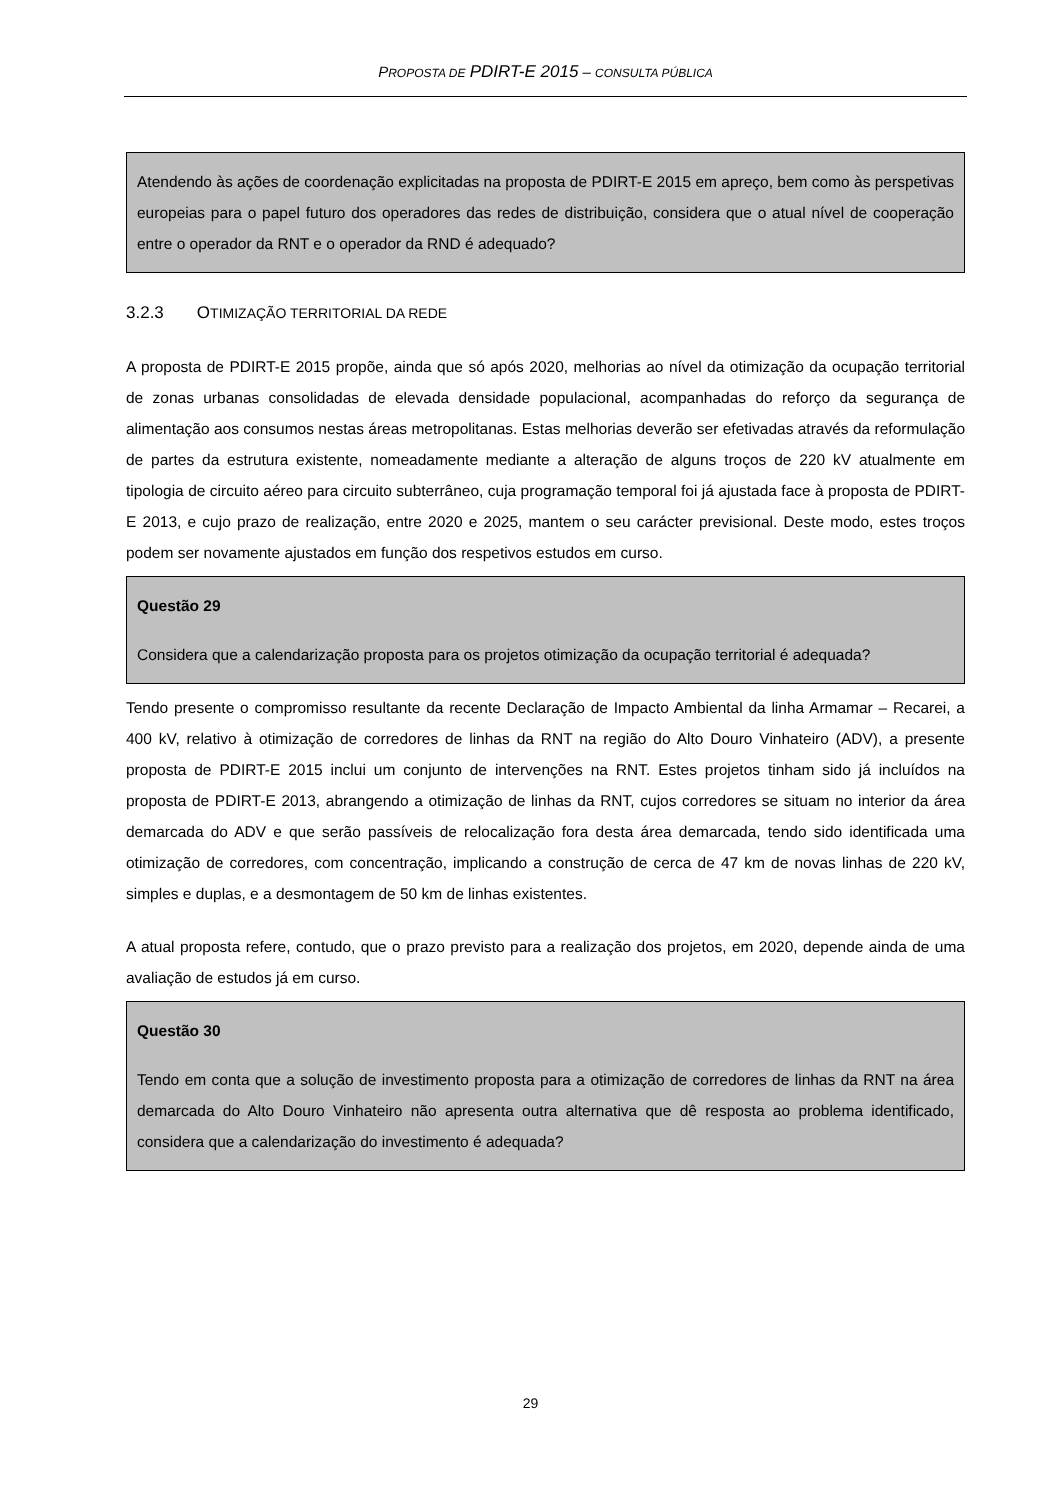PROPOSTA DE PDIRT-E 2015 – CONSULTA PÚBLICA
Atendendo às ações de coordenação explicitadas na proposta de PDIRT-E 2015 em apreço, bem como às perspetivas europeias para o papel futuro dos operadores das redes de distribuição, considera que o atual nível de cooperação entre o operador da RNT e o operador da RND é adequado?
3.2.3 OTIMIZAÇÃO TERRITORIAL DA REDE
A proposta de PDIRT-E 2015 propõe, ainda que só após 2020, melhorias ao nível da otimização da ocupação territorial de zonas urbanas consolidadas de elevada densidade populacional, acompanhadas do reforço da segurança de alimentação aos consumos nestas áreas metropolitanas. Estas melhorias deverão ser efetivadas através da reformulação de partes da estrutura existente, nomeadamente mediante a alteração de alguns troços de 220 kV atualmente em tipologia de circuito aéreo para circuito subterrâneo, cuja programação temporal foi já ajustada face à proposta de PDIRT-E 2013, e cujo prazo de realização, entre 2020 e 2025, mantem o seu carácter previsional. Deste modo, estes troços podem ser novamente ajustados em função dos respetivos estudos em curso.
Questão 29
Considera que a calendarização proposta para os projetos otimização da ocupação territorial é adequada?
Tendo presente o compromisso resultante da recente Declaração de Impacto Ambiental da linha Armamar – Recarei, a 400 kV, relativo à otimização de corredores de linhas da RNT na região do Alto Douro Vinhateiro (ADV), a presente proposta de PDIRT-E 2015 inclui um conjunto de intervenções na RNT. Estes projetos tinham sido já incluídos na proposta de PDIRT-E 2013, abrangendo a otimização de linhas da RNT, cujos corredores se situam no interior da área demarcada do ADV e que serão passíveis de relocalização fora desta área demarcada, tendo sido identificada uma otimização de corredores, com concentração, implicando a construção de cerca de 47 km de novas linhas de 220 kV, simples e duplas, e a desmontagem de 50 km de linhas existentes.
A atual proposta refere, contudo, que o prazo previsto para a realização dos projetos, em 2020, depende ainda de uma avaliação de estudos já em curso.
Questão 30
Tendo em conta que a solução de investimento proposta para a otimização de corredores de linhas da RNT na área demarcada do Alto Douro Vinhateiro não apresenta outra alternativa que dê resposta ao problema identificado, considera que a calendarização do investimento é adequada?
29